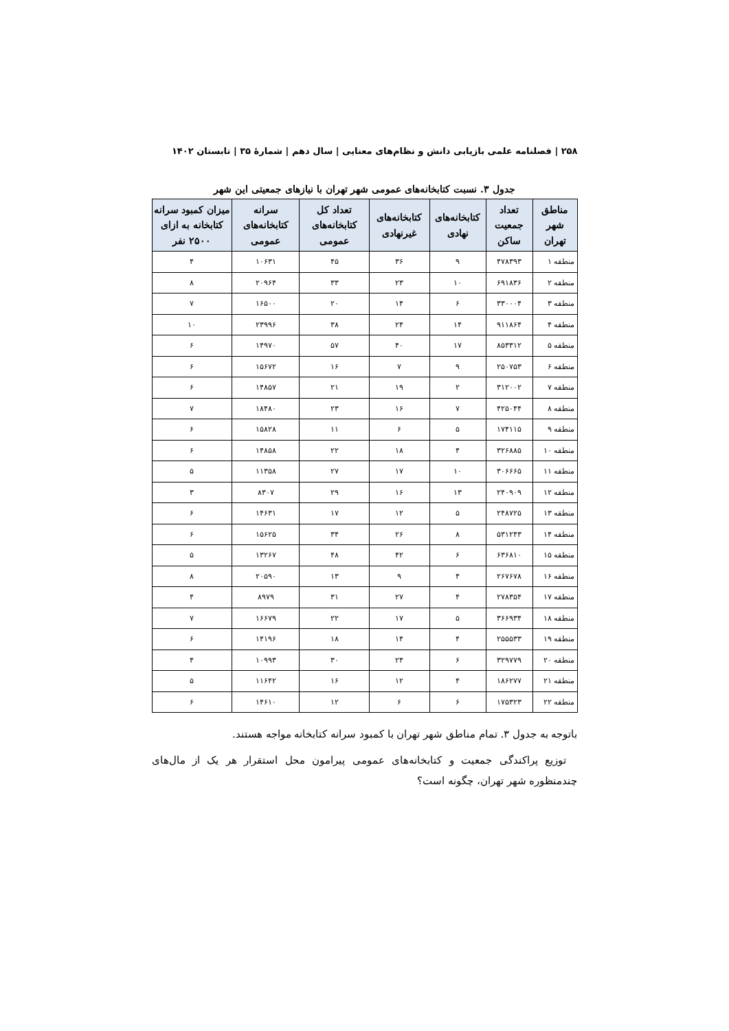۲۵۸ | فصلنامه علمی بازیابی دانش و نظام‌های معنایی | سال دهم | شمارهٔ ۳۵ | تابستان ۱۴۰۲
جدول ۳. نسبت کتابخانه‌های عمومی شهر تهران با نیازهای جمعیتی این شهر
| مناطق شهر تهران | تعداد جمعیت ساکن | کتابخانه‌های نهادی | کتابخانه‌های غیرنهادی | تعداد کل کتابخانه‌های عمومی | سرانه کتابخانه‌های عمومی | میزان کمبود سرانه کتابخانه به ازای ۲۵۰۰ نفر |
| --- | --- | --- | --- | --- | --- | --- |
| منطقه ۱ | ۴۷۸۳۹۳ | ۹ | ۳۶ | ۴۵ | ۱۰۶۳۱ | ۴ |
| منطقه ۲ | ۶۹۱۸۳۶ | ۱۰ | ۲۳ | ۳۳ | ۲۰۹۶۴ | ۸ |
| منطقه ۳ | ۳۳۰۰۰۴ | ۶ | ۱۴ | ۲۰ | ۱۶۵۰۰ | ۷ |
| منطقه ۴ | ۹۱۱۸۶۴ | ۱۴ | ۲۴ | ۳۸ | ۲۳۹۹۶ | ۱۰ |
| منطقه ۵ | ۸۵۳۳۱۲ | ۱۷ | ۴۰ | ۵۷ | ۱۴۹۷۰ | ۶ |
| منطقه ۶ | ۲۵۰۷۵۳ | ۹ | ۷ | ۱۶ | ۱۵۶۷۲ | ۶ |
| منطقه ۷ | ۳۱۲۰۰۲ | ۲ | ۱۹ | ۲۱ | ۱۴۸۵۷ | ۶ |
| منطقه ۸ | ۴۲۵۰۴۴ | ۷ | ۱۶ | ۲۳ | ۱۸۴۸۰ | ۷ |
| منطقه ۹ | ۱۷۴۱۱۵ | ۵ | ۶ | ۱۱ | ۱۵۸۲۸ | ۶ |
| منطقه ۱۰ | ۳۲۶۸۸۵ | ۴ | ۱۸ | ۲۲ | ۱۴۸۵۸ | ۶ |
| منطقه ۱۱ | ۳۰۶۶۶۵ | ۱۰ | ۱۷ | ۲۷ | ۱۱۳۵۸ | ۵ |
| منطقه ۱۲ | ۲۴۰۹۰۹ | ۱۳ | ۱۶ | ۲۹ | ۸۳۰۷ | ۳ |
| منطقه ۱۳ | ۲۴۸۷۲۵ | ۵ | ۱۲ | ۱۷ | ۱۴۶۳۱ | ۶ |
| منطقه ۱۴ | ۵۳۱۲۴۳ | ۸ | ۲۶ | ۳۴ | ۱۵۶۲۵ | ۶ |
| منطقه ۱۵ | ۶۳۶۸۱۰ | ۶ | ۴۲ | ۴۸ | ۱۳۲۶۷ | ۵ |
| منطقه ۱۶ | ۲۶۷۶۷۸ | ۴ | ۹ | ۱۳ | ۲۰۵۹۰ | ۸ |
| منطقه ۱۷ | ۲۷۸۳۵۴ | ۴ | ۲۷ | ۳۱ | ۸۹۷۹ | ۴ |
| منطقه ۱۸ | ۳۶۶۹۳۴ | ۵ | ۱۷ | ۲۲ | ۱۶۶۷۹ | ۷ |
| منطقه ۱۹ | ۲۵۵۵۳۳ | ۴ | ۱۴ | ۱۸ | ۱۴۱۹۶ | ۶ |
| منطقه ۲۰ | ۳۲۹۷۷۹ | ۶ | ۲۴ | ۳۰ | ۱۰۹۹۳ | ۴ |
| منطقه ۲۱ | ۱۸۶۲۷۷ | ۴ | ۱۲ | ۱۶ | ۱۱۶۴۲ | ۵ |
| منطقه ۲۲ | ۱۷۵۳۲۳ | ۶ | ۶ | ۱۲ | ۱۴۶۱۰ | ۶ |
باتوجه به جدول ۳. تمام مناطق شهر تهران با کمبود سرانه کتابخانه مواجه هستند.
توزیع پراکندگی جمعیت و کتابخانه‌های عمومی پیرامون محل استقرار هر یک از مال‌های چندمنظوره شهر تهران، چگونه است؟